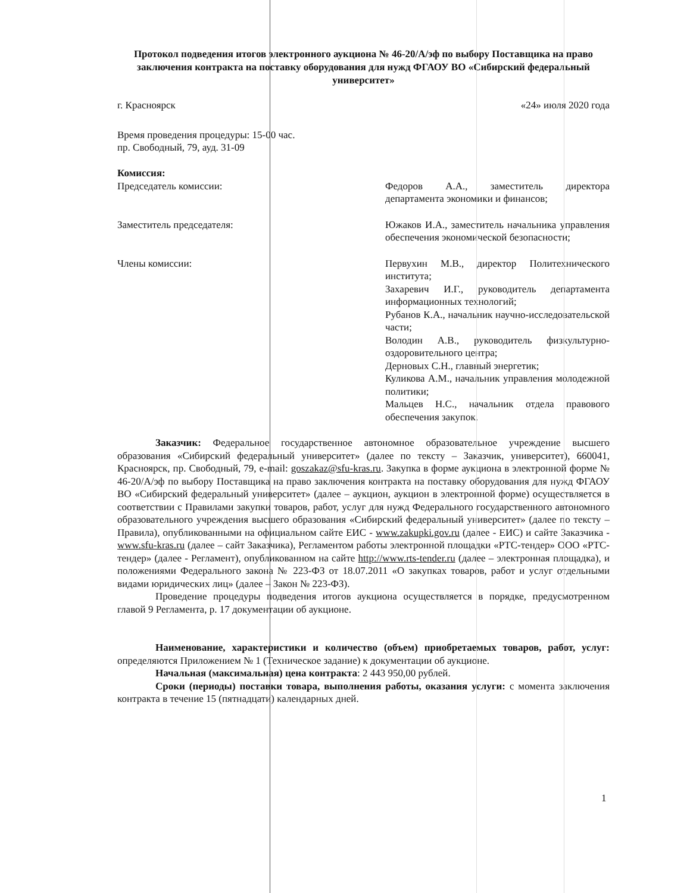Протокол подведения итогов электронного аукциона № 46-20/А/эф по выбору Поставщика на право заключения контракта на поставку оборудования для нужд ФГАОУ ВО «Сибирский федеральный университет»
г. Красноярск «24» июля 2020 года
Время проведения процедуры: 15-00 час.
пр. Свободный, 79, ауд. 31-09
Комиссия:
Председатель комиссии: Федоров А.А., заместитель директора департамента экономики и финансов;
Заместитель председателя: Южаков И.А., заместитель начальника управления обеспечения экономической безопасности;
Члены комиссии: Первухин М.В., директор Политехнического института;
Захаревич И.Г., руководитель департамента информационных технологий;
Рубанов К.А., начальник научно-исследовательской части;
Володин А.В., руководитель физкультурно-оздоровительного центра;
Дерновых С.Н., главный энергетик;
Куликова А.М., начальник управления молодежной политики;
Мальцев Н.С., начальник отдела правового обеспечения закупок.
Заказчик: Федеральное государственное автономное образовательное учреждение высшего образования «Сибирский федеральный университет» (далее по тексту – Заказчик, университет), 660041, Красноярск, пр. Свободный, 79, e-mail: goszakaz@sfu-kras.ru. Закупка в форме аукциона в электронной форме № 46-20/А/эф по выбору Поставщика на право заключения контракта на поставку оборудования для нужд ФГАОУ ВО «Сибирский федеральный университет» (далее – аукцион, аукцион в электронной форме) осуществляется в соответствии с Правилами закупки товаров, работ, услуг для нужд Федерального государственного автономного образовательного учреждения высшего образования «Сибирский федеральный университет» (далее по тексту – Правила), опубликованными на официальном сайте ЕИС - www.zakupki.gov.ru (далее - ЕИС) и сайте Заказчика - www.sfu-kras.ru (далее – сайт Заказчика), Регламентом работы электронной площадки «РТС-тендер» ООО «РТС-тендер» (далее - Регламент), опубликованном на сайте http://www.rts-tender.ru (далее – электронная площадка), и положениями Федерального закона № 223-ФЗ от 18.07.2011 «О закупках товаров, работ и услуг отдельными видами юридических лиц» (далее – Закон № 223-ФЗ).
Проведение процедуры подведения итогов аукциона осуществляется в порядке, предусмотренном главой 9 Регламента, р. 17 документации об аукционе.
Наименование, характеристики и количество (объем) приобретаемых товаров, работ, услуг: определяются Приложением № 1 (Техническое задание) к документации об аукционе.
Начальная (максимальная) цена контракта: 2 443 950,00 рублей.
Сроки (периоды) поставки товара, выполнения работы, оказания услуги: с момента заключения контракта в течение 15 (пятнадцати) календарных дней.
1